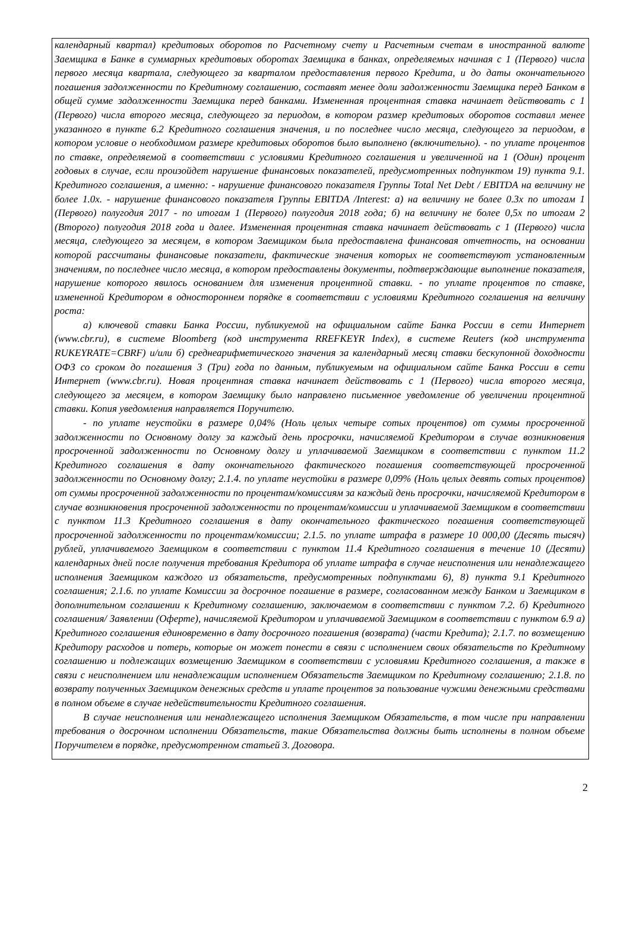календарный квартал) кредитовых оборотов по Расчетному счету и Расчетным счетам в иностранной валюте Заемщика в Банке в суммарных кредитовых оборотах Заемщика в банках, определяемых начиная с 1 (Первого) числа первого месяца квартала, следующего за кварталом предоставления первого Кредита, и до даты окончательного погашения задолженности по Кредитному соглашению, составят менее доли задолженности Заемщика перед Банком в общей сумме задолженности Заемщика перед банками. Измененная процентная ставка начинает действовать с 1 (Первого) числа второго месяца, следующего за периодом, в котором размер кредитовых оборотов составил менее указанного в пункте 6.2 Кредитного соглашения значения, и по последнее число месяца, следующего за периодом, в котором условие о необходимом размере кредитовых оборотов было выполнено (включительно). - по уплате процентов по ставке, определяемой в соответствии с условиями Кредитного соглашения и увеличенной на 1 (Один) процент годовых в случае, если произойдет нарушение финансовых показателей, предусмотренных подпунктом 19) пункта 9.1. Кредитного соглашения, а именно: - нарушение финансового показателя Группы Total Net Debt / EBITDA на величину не более 1.0x. - нарушение финансового показателя Группы EBITDA /Interest: а) на величину не более 0.3x по итогам 1 (Первого) полугодия 2017 - по итогам 1 (Первого) полугодия 2018 года; б) на величину не более 0,5x по итогам 2 (Второго) полугодия 2018 года и далее. Измененная процентная ставка начинает действовать с 1 (Первого) числа месяца, следующего за месяцем, в котором Заемщиком была предоставлена финансовая отчетность, на основании которой рассчитаны финансовые показатели, фактические значения которых не соответствуют установленным значениям, по последнее число месяца, в котором предоставлены документы, подтверждающие выполнение показателя, нарушение которого явилось основанием для изменения процентной ставки. - по уплате процентов по ставке, измененной Кредитором в одностороннем порядке в соответствии с условиями Кредитного соглашения на величину роста:
а) ключевой ставки Банка России, публикуемой на официальном сайте Банка России в сети Интернет (www.cbr.ru), в системе Bloomberg (код инструмента RREFKEYR Index), в системе Reuters (код инструмента RUKEYRATE=CBRF) и/или б) среднеарифметического значения за календарный месяц ставки бескупонной доходности ОФЗ со сроком до погашения 3 (Три) года по данным, публикуемым на официальном сайте Банка России в сети Интернет (www.cbr.ru). Новая процентная ставка начинает действовать с 1 (Первого) числа второго месяца, следующего за месяцем, в котором Заемщику было направлено письменное уведомление об увеличении процентной ставки. Копия уведомления направляется Поручителю.
- по уплате неустойки в размере 0,04% (Ноль целых четыре сотых процентов) от суммы просроченной задолженности по Основному долгу за каждый день просрочки, начисляемой Кредитором в случае возникновения просроченной задолженности по Основному долгу и уплачиваемой Заемщиком в соответствии с пунктом 11.2 Кредитного соглашения в дату окончательного фактического погашения соответствующей просроченной задолженности по Основному долгу; 2.1.4. по уплате неустойки в размере 0,09% (Ноль целых девять сотых процентов) от суммы просроченной задолженности по процентам/комиссиям за каждый день просрочки, начисляемой Кредитором в случае возникновения просроченной задолженности по процентам/комиссии и уплачиваемой Заемщиком в соответствии с пунктом 11.3 Кредитного соглашения в дату окончательного фактического погашения соответствующей просроченной задолженности по процентам/комиссии; 2.1.5. по уплате штрафа в размере 10 000,00 (Десять тысяч) рублей, уплачиваемого Заемщиком в соответствии с пунктом 11.4 Кредитного соглашения в течение 10 (Десяти) календарных дней после получения требования Кредитора об уплате штрафа в случае неисполнения или ненадлежащего исполнения Заемщиком каждого из обязательств, предусмотренных подпунктами 6), 8) пункта 9.1 Кредитного соглашения; 2.1.6. по уплате Комиссии за досрочное погашение в размере, согласованном между Банком и Заемщиком в дополнительном соглашении к Кредитному соглашению, заключаемом в соответствии с пунктом 7.2. б) Кредитного соглашения/ Заявлении (Оферте), начисляемой Кредитором и уплачиваемой Заемщиком в соответствии с пунктом 6.9 а) Кредитного соглашения единовременно в дату досрочного погашения (возврата) (части Кредита); 2.1.7. по возмещению Кредитору расходов и потерь, которые он может понести в связи с исполнением своих обязательств по Кредитному соглашению и подлежащих возмещению Заемщиком в соответствии с условиями Кредитного соглашения, а также в связи с неисполнением или ненадлежащим исполнением Обязательств Заемщиком по Кредитному соглашению; 2.1.8. по возврату полученных Заемщиком денежных средств и уплате процентов за пользование чужими денежными средствами в полном объеме в случае недействительности Кредитного соглашения.
В случае неисполнения или ненадлежащего исполнения Заемщиком Обязательств, в том числе при направлении требования о досрочном исполнении Обязательств, такие Обязательства должны быть исполнены в полном объеме Поручителем в порядке, предусмотренном статьей 3. Договора.
2